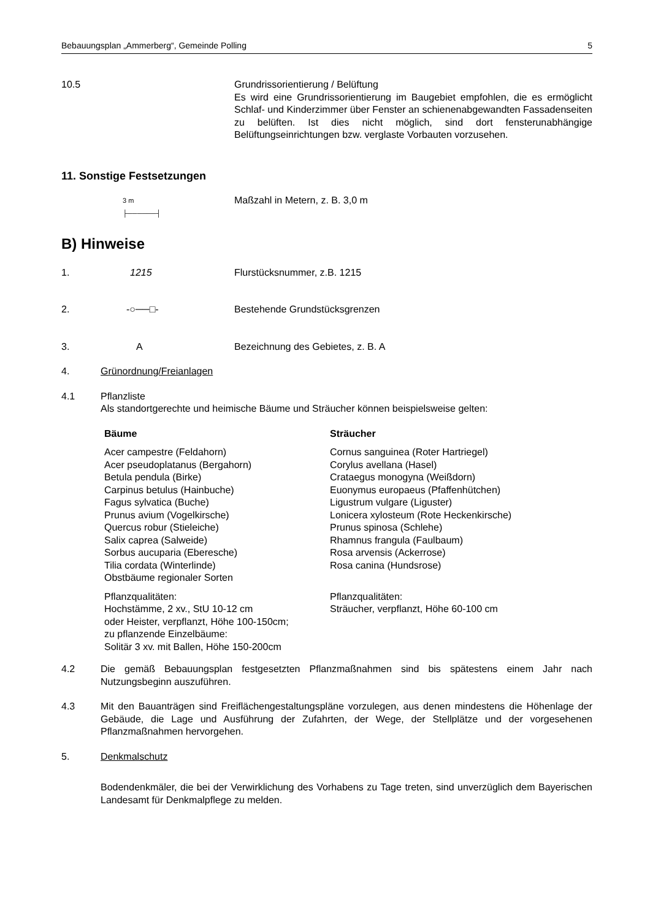Bebauungsplan „Ammerberg“, Gemeinde Polling 5
10.5 Grundrissorientierung / Belüftung
Es wird eine Grundrissorientierung im Baugebiet empfohlen, die es ermöglicht Schlaf- und Kinderzimmer über Fenster an schienenabgewandten Fassadenseiten zu belüften. Ist dies nicht möglich, sind dort fensterunabhängige Belüftungseinrichtungen bzw. verglaste Vorbauten vorzusehen.
11. Sonstige Festsetzungen
3 m
├──────┤
Maßzahl in Metern, z. B. 3,0 m
B) Hinweise
1. 1215 Flurstücksnummer, z.B. 1215
2. -○──□- Bestehende Grundstücksgrenzen
3. A Bezeichnung des Gebietes, z. B. A
4. Grünordnung/Freianlagen
4.1 Pflanzliste
Als standortgerechte und heimische Bäume und Sträucher können beispielsweise gelten:
| Bäume | Sträucher |
| Acer campestre (Feldahorn) Acer pseudoplatanus (Bergahorn) Betula pendula (Birke) Carpinus betulus (Hainbuche) Fagus sylvatica (Buche) Prunus avium (Vogelkirsche) Quercus robur (Stieleiche) Salix caprea (Salweide) Sorbus aucuparia (Eberesche) Tilia cordata (Winterlinde) Obstbäume regionaler Sorten | Cornus sanguinea (Roter Hartriegel) Corylus avellana (Hasel) Crataegus monogyna (Weißdorn) Euonymus europaeus (Pfaffenhütchen) Ligustrum vulgare (Liguster) Lonicera xylosteum (Rote Heckenkirsche) Prunus spinosa (Schlehe) Rhamnus frangula (Faulbaum) Rosa arvensis (Ackerrose) Rosa canina (Hundsrose) |
| Pflanzqualitäten: Hochstämme, 2 xv., StU 10-12 cm oder Heister, verpflanzt, Höhe 100-150cm; zu pflanzende Einzelbäume: Solitär 3 xv. mit Ballen, Höhe 150-200cm | Pflanzqualitäten: Sträucher, verpflanzt, Höhe 60-100 cm |
4.2 Die gemäß Bebauungsplan festgesetzten Pflanzmaßnahmen sind bis spätestens einem Jahr nach Nutzungsbeginn auszuführen.
4.3 Mit den Bauanträgen sind Freiflächengestaltungspläne vorzulegen, aus denen mindestens die Höhenlage der Gebäude, die Lage und Ausführung der Zufahrten, der Wege, der Stellplätze und der vorgesehenen Pflanzmaßnahmen hervorgehen.
5. Denkmalschutz
Bodendenkmäler, die bei der Verwirklichung des Vorhabens zu Tage treten, sind unverzüglich dem Bayerischen Landesamt für Denkmalpflege zu melden.